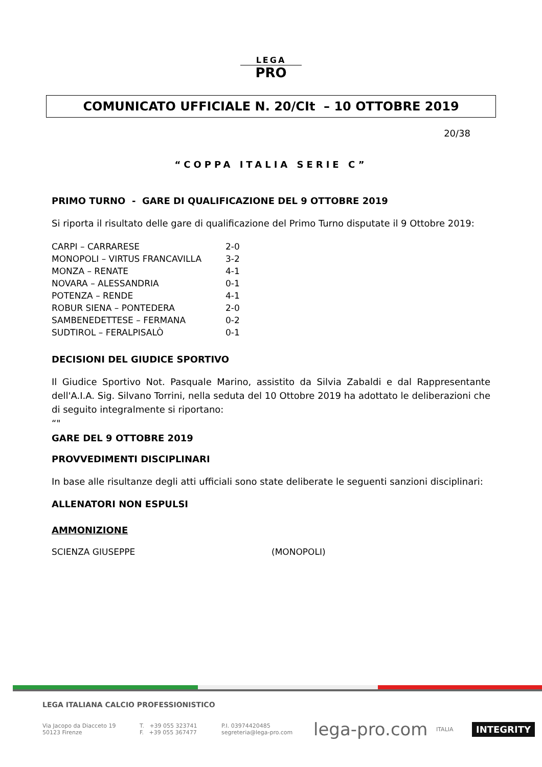LEGA
PRO
COMUNICATO UFFICIALE N. 20/CIt – 10 OTTOBRE 2019
20/38
“COPPA ITALIA SERIE C”
PRIMO TURNO - GARE DI QUALIFICAZIONE DEL 9 OTTOBRE 2019
Si riporta il risultato delle gare di qualificazione del Primo Turno disputate il 9 Ottobre 2019:
| CARPI – CARRARESE | 2-0 |
| MONOPOLI – VIRTUS FRANCAVILLA | 3-2 |
| MONZA – RENATE | 4-1 |
| NOVARA – ALESSANDRIA | 0-1 |
| POTENZA – RENDE | 4-1 |
| ROBUR SIENA – PONTEDERA | 2-0 |
| SAMBENEDETTESE – FERMANA | 0-2 |
| SUDTIROL – FERALPISALÒ | 0-1 |
DECISIONI DEL GIUDICE SPORTIVO
Il Giudice Sportivo Not. Pasquale Marino, assistito da Silvia Zabaldi e dal Rappresentante dell'A.I.A. Sig. Silvano Torrini, nella seduta del 10 Ottobre 2019 ha adottato le deliberazioni che di seguito integralmente si riportano:
“"
GARE DEL 9 OTTOBRE 2019
PROVVEDIMENTI DISCIPLINARI
In base alle risultanze degli atti ufficiali sono state deliberate le seguenti sanzioni disciplinari:
ALLENATORI NON ESPULSI
AMMONIZIONE
| SCIENZA GIUSEPPE | (MONOPOLI) |
LEGA ITALIANA CALCIO PROFESSIONISTICO
Via Jacopo da Diacceto 19
50123 Firenze
T. +39 055 323741
F. +39 055 367477
P.I. 03974420485
segreteria@lega-pro.com
lega-pro.com
ITALIA
INTEGRITY